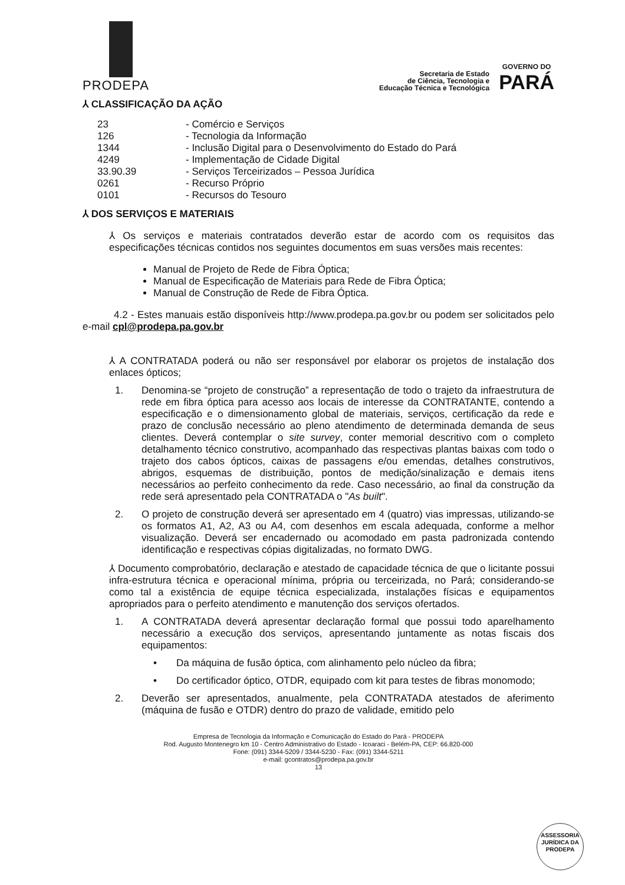PRODEPA
Secretaria de Estado
de Ciência, Tecnologia e
Educação Técnica e Tecnológica
GOVERNO DO
PARÁ
⅄ CLASSIFICAÇÃO DA AÇÃO
| 23 | - Comércio e Serviços |
| 126 | - Tecnologia da Informação |
| 1344 | - Inclusão Digital para o Desenvolvimento do Estado do Pará |
| 4249 | - Implementação de Cidade Digital |
| 33.90.39 | - Serviços Terceirizados – Pessoa Jurídica |
| 0261 | - Recurso Próprio |
| 0101 | - Recursos do Tesouro |
⅄ DOS SERVIÇOS E MATERIAIS
⅄ Os serviços e materiais contratados deverão estar de acordo com os requisitos das especificações técnicas contidos nos seguintes documentos em suas versões mais recentes:
Manual de Projeto de Rede de Fibra Óptica;
Manual de Especificação de Materiais para Rede de Fibra Óptica;
Manual de Construção de Rede de Fibra Óptica.
4.2 - Estes manuais estão disponíveis http://www.prodepa.pa.gov.br ou podem ser solicitados pelo e-mail cpl@prodepa.pa.gov.br
⅄ A CONTRATADA poderá ou não ser responsável por elaborar os projetos de instalação dos enlaces ópticos;
1. Denomina-se “projeto de construção” a representação de todo o trajeto da infraestrutura de rede em fibra óptica para acesso aos locais de interesse da CONTRATANTE, contendo a especificação e o dimensionamento global de materiais, serviços, certificação da rede e prazo de conclusão necessário ao pleno atendimento de determinada demanda de seus clientes. Deverá contemplar o site survey, conter memorial descritivo com o completo detalhamento técnico construtivo, acompanhado das respectivas plantas baixas com todo o trajeto dos cabos ópticos, caixas de passagens e/ou emendas, detalhes construtivos, abrigos, esquemas de distribuição, pontos de medição/sinalização e demais itens necessários ao perfeito conhecimento da rede. Caso necessário, ao final da construção da rede será apresentado pela CONTRATADA o "As built".
2. O projeto de construção deverá ser apresentado em 4 (quatro) vias impressas, utilizando-se os formatos A1, A2, A3 ou A4, com desenhos em escala adequada, conforme a melhor visualização. Deverá ser encadernado ou acomodado em pasta padronizada contendo identificação e respectivas cópias digitalizadas, no formato DWG.
⅄ Documento comprobatório, declaração e atestado de capacidade técnica de que o licitante possui infra-estrutura técnica e operacional mínima, própria ou terceirizada, no Pará; considerando-se como tal a existência de equipe técnica especializada, instalações físicas e equipamentos apropriados para o perfeito atendimento e manutenção dos serviços ofertados.
1. A CONTRATADA deverá apresentar declaração formal que possui todo aparelhamento necessário a execução dos serviços, apresentando juntamente as notas fiscais dos equipamentos:
• Da máquina de fusão óptica, com alinhamento pelo núcleo da fibra;
• Do certificador óptico, OTDR, equipado com kit para testes de fibras monomodo;
2. Deverão ser apresentados, anualmente, pela CONTRATADA atestados de aferimento (máquina de fusão e OTDR) dentro do prazo de validade, emitido pelo
Empresa de Tecnologia da Informação e Comunicação do Estado do Pará - PRODEPA
Rod. Augusto Montenegro km 10 - Centro Administrativo do Estado - Icoaraci - Belém-PA, CEP: 66.820-000
Fone: (091) 3344-5209 / 3344-5230 - Fax: (091) 3344-5211
e-mail: gcontratos@prodepa.pa.gov.br
13
ASSESSORIA JURÍDICA DA PRODEPA